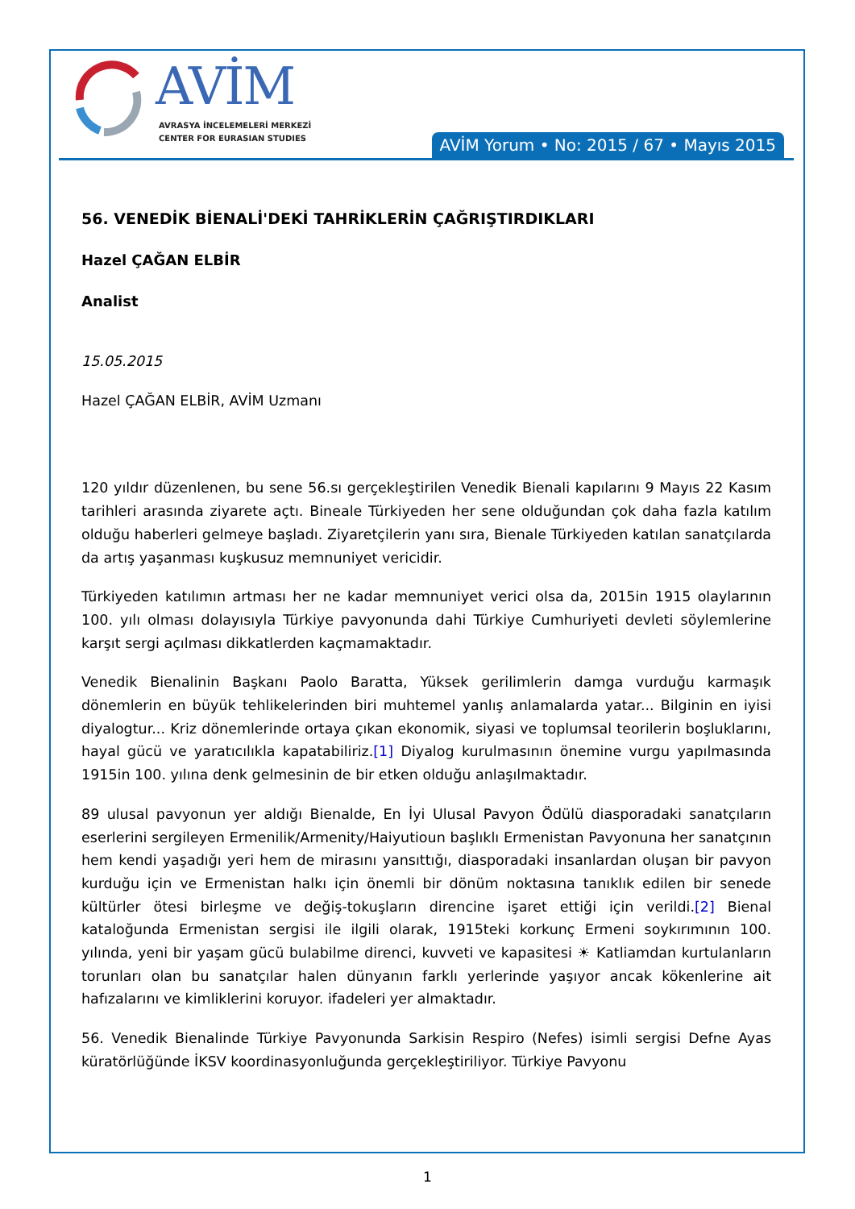AVİM
AVRASYA İNCELEMELERİ MERKEZİ
CENTER FOR EURASIAN STUDIES
AVİM Yorum • No: 2015 / 67 • Mayıs 2015
56. VENEDİK BİENALİ'DEKİ TAHRİKLERİN ÇAĞRIŞTIRDIKLARI
Hazel ÇAĞAN ELBİR
Analist
15.05.2015
Hazel ÇAĞAN ELBİR, AVİM Uzmanı
120 yıldır düzenlenen, bu sene 56.sı gerçekleştirilen Venedik Bienali kapılarını 9 Mayıs 22 Kasım tarihleri arasında ziyarete açtı. Bineale Türkiyeden her sene olduğundan çok daha fazla katılım olduğu haberleri gelmeye başladı. Ziyaretçilerin yanı sıra, Bienale Türkiyeden katılan sanatçılarda da artış yaşanması kuşkusuz memnuniyet vericidir.
Türkiyeden katılımın artması her ne kadar memnuniyet verici olsa da, 2015in 1915 olaylarının 100. yılı olması dolayısıyla Türkiye pavyonunda dahi Türkiye Cumhuriyeti devleti söylemlerine karşıt sergi açılması dikkatlerden kaçmamaktadır.
Venedik Bienalinin Başkanı Paolo Baratta, Yüksek gerilimlerin damga vurduğu karmaşık dönemlerin en büyük tehlikelerinden biri muhtemel yanlış anlamalarda yatar... Bilginin en iyisi diyalogtur... Kriz dönemlerinde ortaya çıkan ekonomik, siyasi ve toplumsal teorilerin boşluklarını, hayal gücü ve yaratıcılıkla kapatabiliriz.[1] Diyalog kurulmasının önemine vurgu yapılmasında 1915in 100. yılına denk gelmesinin de bir etken olduğu anlaşılmaktadır.
89 ulusal pavyonun yer aldığı Bienalde, En İyi Ulusal Pavyon Ödülü diasporadaki sanatçıların eserlerini sergileyen Ermenilik/Armenity/Haiyutioun başlıklı Ermenistan Pavyonuna her sanatçının hem kendi yaşadığı yeri hem de mirasını yansıttığı, diasporadaki insanlardan oluşan bir pavyon kurduğu için ve Ermenistan halkı için önemli bir dönüm noktasına tanıklık edilen bir senede kültürler ötesi birleşme ve değiş-tokuşların direncine işaret ettiği için verildi.[2] Bienal kataloğunda Ermenistan sergisi ile ilgili olarak, 1915teki korkunç Ermeni soykırımının 100. yılında, yeni bir yaşam gücü bulabilme direnci, kuvveti ve kapasitesi ☀ Katliamdan kurtulanların torunları olan bu sanatçılar halen dünyanın farklı yerlerinde yaşıyor ancak kökenlerine ait hafızalarını ve kimliklerini koruyor. ifadeleri yer almaktadır.
56. Venedik Bienalinde Türkiye Pavyonunda Sarkisin Respiro (Nefes) isimli sergisi Defne Ayas küratörlüğünde İKSV koordinasyonluğunda gerçekleştiriliyor. Türkiye Pavyonu
1